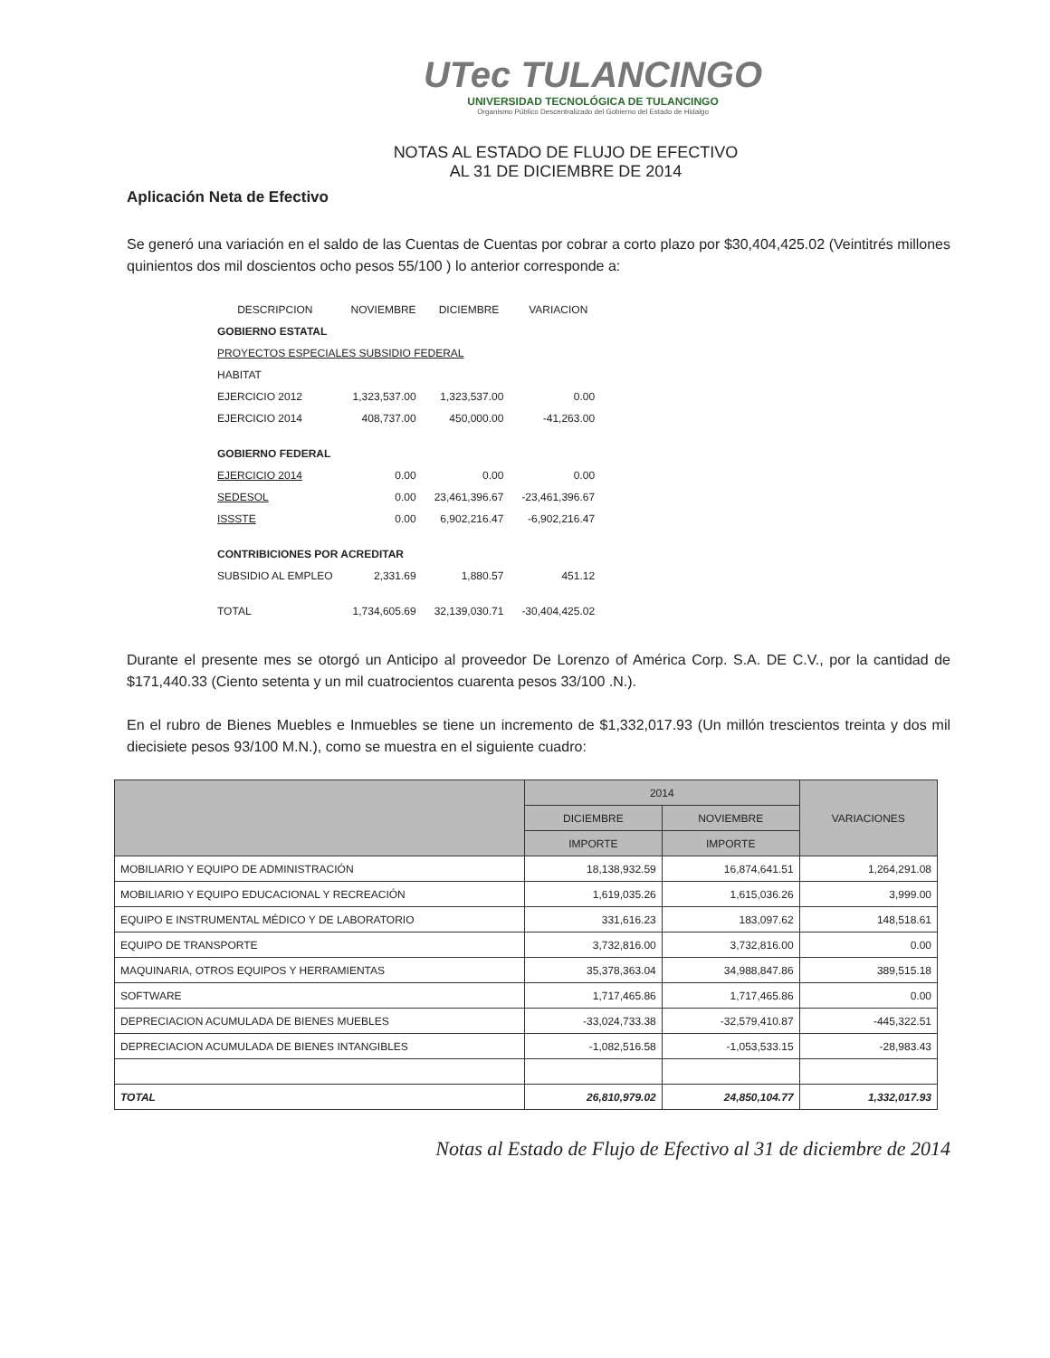UTec TULANCINGO
UNIVERSIDAD TECNOLÓGICA DE TULANCINGO
Organismo Público Descentralizado del Gobierno del Estado de Hidalgo
NOTAS AL ESTADO DE FLUJO DE EFECTIVO
AL 31 DE DICIEMBRE DE 2014
Aplicación Neta de Efectivo
Se generó una variación en el saldo de las Cuentas de Cuentas por cobrar a corto plazo por $30,404,425.02 (Veintitrés millones quinientos dos mil doscientos ocho pesos 55/100 ) lo anterior corresponde a:
| DESCRIPCION | NOVIEMBRE | DICIEMBRE | VARIACION |
| --- | --- | --- | --- |
| GOBIERNO ESTATAL | | | |
| PROYECTOS ESPECIALES SUBSIDIO FEDERAL | | | |
| HABITAT | | | |
| EJERCICIO 2012 | 1,323,537.00 | 1,323,537.00 | 0.00 |
| EJERCICIO 2014 | 408,737.00 | 450,000.00 | -41,263.00 |
| GOBIERNO FEDERAL | | | |
| EJERCICIO 2014 | 0.00 | 0.00 | 0.00 |
| SEDESOL | 0.00 | 23,461,396.67 | -23,461,396.67 |
| ISSSTE | 0.00 | 6,902,216.47 | -6,902,216.47 |
| CONTRIBICIONES POR ACREDITAR | | | |
| SUBSIDIO AL EMPLEO | 2,331.69 | 1,880.57 | 451.12 |
| TOTAL | 1,734,605.69 | 32,139,030.71 | -30,404,425.02 |
Durante el presente mes se otorgó un Anticipo al proveedor De Lorenzo of América Corp. S.A. DE C.V., por la cantidad de $171,440.33 (Ciento setenta y un mil cuatrocientos cuarenta pesos 33/100 .N.).
En el rubro de Bienes Muebles e Inmuebles se tiene un incremento de $1,332,017.93 (Un millón trescientos treinta y dos mil diecisiete pesos 93/100 M.N.), como se muestra en el siguiente cuadro:
| | 2014 | | VARIACIONES |
| --- | --- | --- | --- |
| | DICIEMBRE | NOVIEMBRE | |
| | IMPORTE | IMPORTE | |
| MOBILIARIO Y EQUIPO DE ADMINISTRACIÓN | 18,138,932.59 | 16,874,641.51 | 1,264,291.08 |
| MOBILIARIO Y EQUIPO EDUCACIONAL Y RECREACIÓN | 1,619,035.26 | 1,615,036.26 | 3,999.00 |
| EQUIPO E INSTRUMENTAL MÉDICO Y DE LABORATORIO | 331,616.23 | 183,097.62 | 148,518.61 |
| EQUIPO DE TRANSPORTE | 3,732,816.00 | 3,732,816.00 | 0.00 |
| MAQUINARIA, OTROS EQUIPOS Y HERRAMIENTAS | 35,378,363.04 | 34,988,847.86 | 389,515.18 |
| SOFTWARE | 1,717,465.86 | 1,717,465.86 | 0.00 |
| DEPRECIACION ACUMULADA DE BIENES MUEBLES | -33,024,733.38 | -32,579,410.87 | -445,322.51 |
| DEPRECIACION ACUMULADA DE BIENES INTANGIBLES | -1,082,516.58 | -1,053,533.15 | -28,983.43 |
| TOTAL | 26,810,979.02 | 24,850,104.77 | 1,332,017.93 |
Notas al Estado de Flujo de Efectivo al 31 de diciembre de 2014